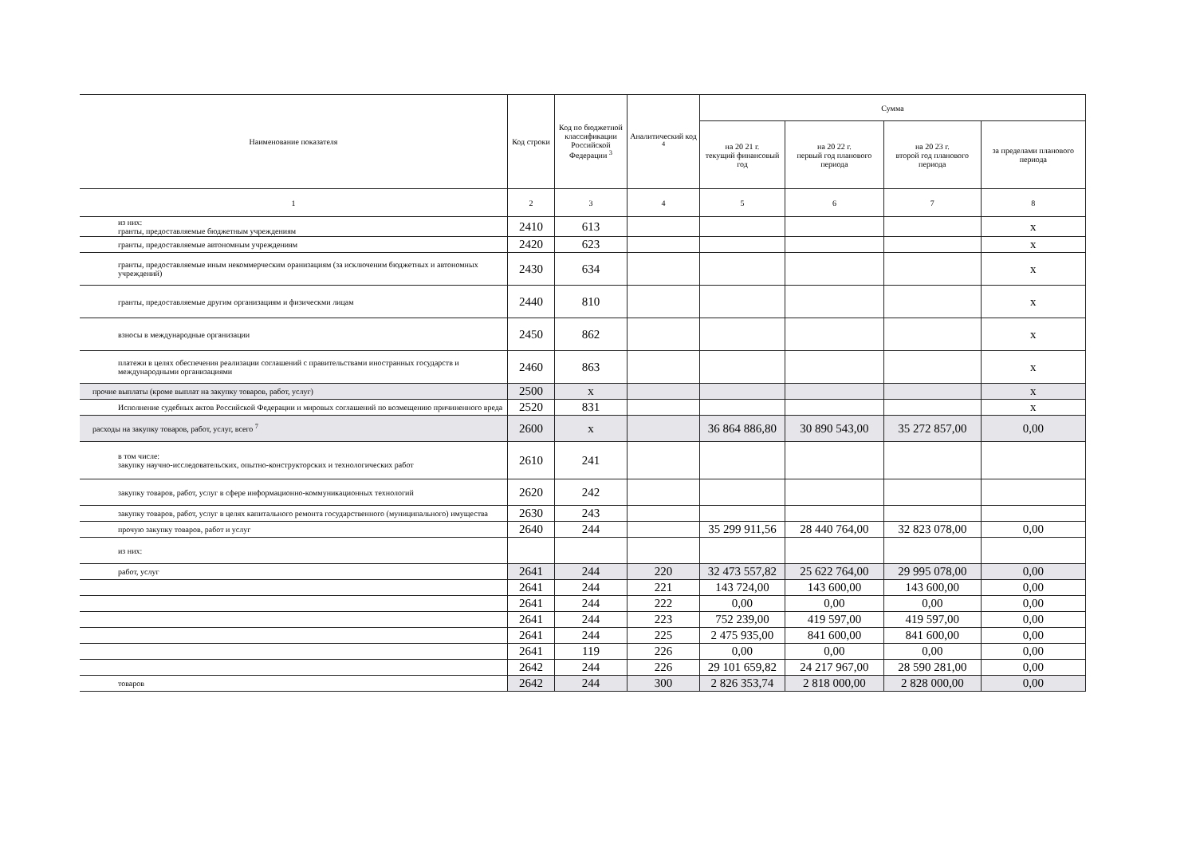| Наименование показателя | Код строки | Код по бюджетной классификации Российской Федерации <sup>3</sup> | Аналитический код <sup>4</sup> | Сумма | | | |
| --- | --- | --- | --- | --- | --- | --- | --- |
| | | | | на 20 21 г. текущий финансовый год | на 20 22 г. первый год планового периода | на 20 23 г. второй год планового периода | за пределами планового периода |
| 1 | 2 | 3 | 4 | 5 | 6 | 7 | 8 |
| из них: гранты, предоставляемые бюджетным учреждениям | 2410 | 613 | | | | | x |
| гранты, предоставляемые автономным учреждениям | 2420 | 623 | | | | | x |
| гранты, предоставляемые иным некоммерческим оранизациям (за исключеним бюджетных и автономных учреждений) | 2430 | 634 | | | | | x |
| гранты, предоставляемые другим организациям и физическми лицам | 2440 | 810 | | | | | x |
| взносы в международные организации | 2450 | 862 | | | | | x |
| платежи в целях обеспечения реализации соглашений с правительствами иностранных государств и международными организациями | 2460 | 863 | | | | | x |
| прочие выплаты (кроме выплат на закупку товаров, работ, услуг) | 2500 | x | | | | | x |
| Исполнение судебных актов Российской Федерации и мировых соглашений по возмещению причиненного вреда | 2520 | 831 | | | | | x |
| расходы на закупку товаров, работ, услуг, всего <sup>7</sup> | 2600 | x | | 36 864 886,80 | 30 890 543,00 | 35 272 857,00 | 0,00 |
| в том числе: закупку научно-исследовательских, опытно-конструкторских и технологических работ | 2610 | 241 | | | | | |
| закупку товаров, работ, услуг в сфере информационно-коммуникационных технологий | 2620 | 242 | | | | | |
| закупку товаров, работ, услуг в целях капитального ремонта государственного (муниципального) имущества | 2630 | 243 | | | | | |
| прочую закупку товаров, работ и услуг | 2640 | 244 | | 35 299 911,56 | 28 440 764,00 | 32 823 078,00 | 0,00 |
| из них: | | | | | | | |
| работ, услуг | 2641 | 244 | 220 | 32 473 557,82 | 25 622 764,00 | 29 995 078,00 | 0,00 |
| | 2641 | 244 | 221 | 143 724,00 | 143 600,00 | 143 600,00 | 0,00 |
| | 2641 | 244 | 222 | 0,00 | 0,00 | 0,00 | 0,00 |
| | 2641 | 244 | 223 | 752 239,00 | 419 597,00 | 419 597,00 | 0,00 |
| | 2641 | 244 | 225 | 2 475 935,00 | 841 600,00 | 841 600,00 | 0,00 |
| | 2641 | 119 | 226 | 0,00 | 0,00 | 0,00 | 0,00 |
| | 2642 | 244 | 226 | 29 101 659,82 | 24 217 967,00 | 28 590 281,00 | 0,00 |
| товаров | 2642 | 244 | 300 | 2 826 353,74 | 2 818 000,00 | 2 828 000,00 | 0,00 |